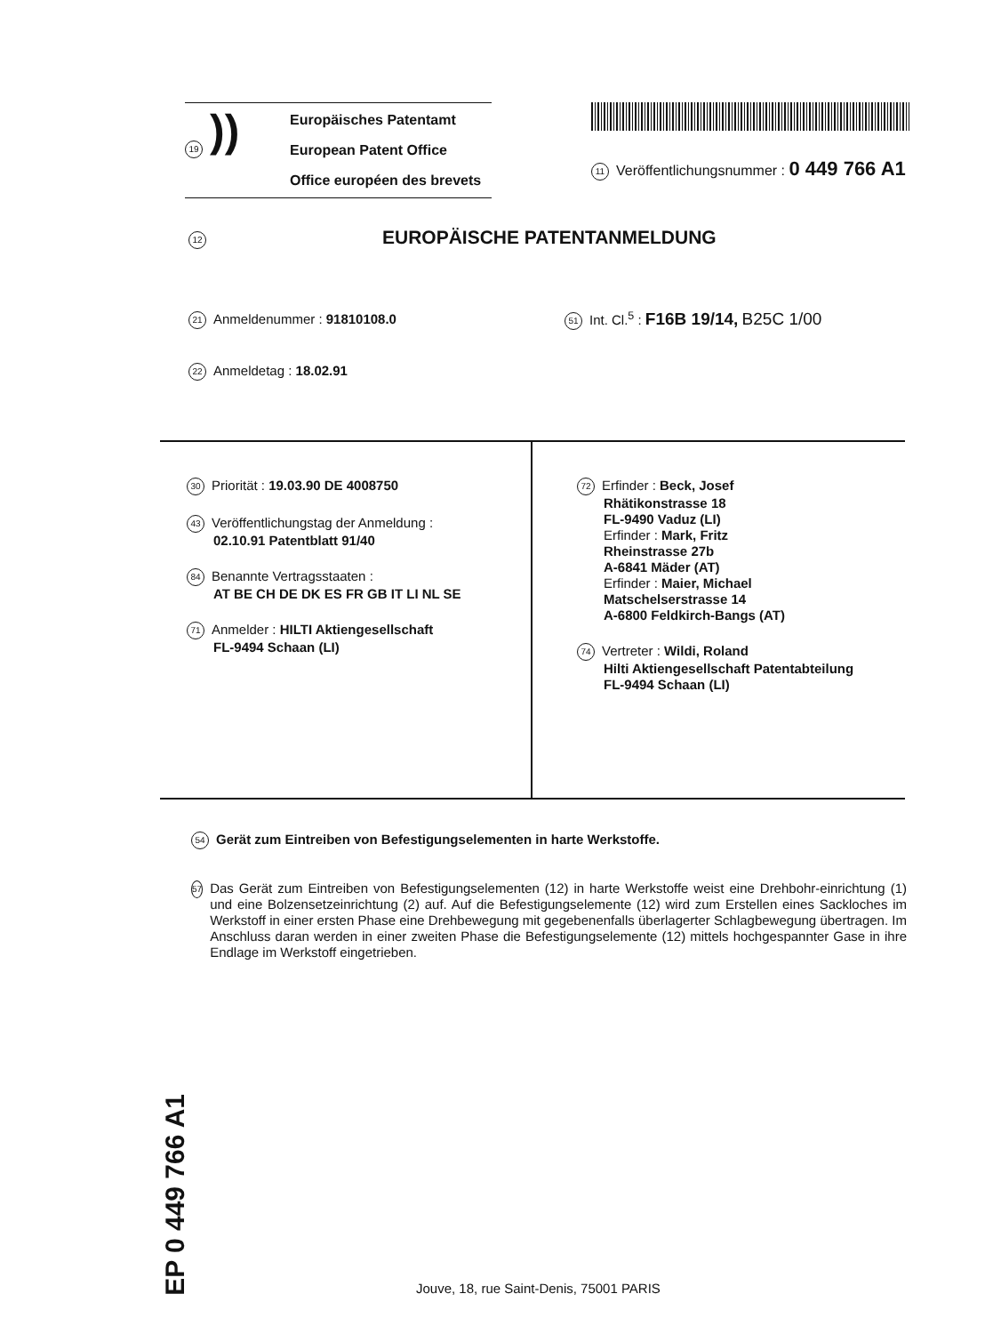19))
Europäisches Patentamt
European Patent Office
Office européen des brevets
11 Veröffentlichungsnummer : 0 449 766 A1
12 EUROPÄISCHE PATENTANMELDUNG
21 Anmeldenummer : 91810108.0
51 Int. Cl.<sup>5</sup> : F16B 19/14, B25C 1/00
22 Anmeldetag : 18.02.91
30 Priorität : 19.03.90 DE 4008750
43 Veröffentlichungstag der Anmeldung :
02.10.91 Patentblatt 91/40
84 Benannte Vertragsstaaten :
AT BE CH DE DK ES FR GB IT LI NL SE
71 Anmelder : HILTI Aktiengesellschaft
FL-9494 Schaan (LI)
72 Erfinder : Beck, Josef
Rhätikonstrasse 18
FL-9490 Vaduz (LI)
Erfinder : Mark, Fritz
Rheinstrasse 27b
A-6841 Mäder (AT)
Erfinder : Maier, Michael
Matschelserstrasse 14
A-6800 Feldkirch-Bangs (AT)
74 Vertreter : Wildi, Roland
Hilti Aktiengesellschaft Patentabteilung
FL-9494 Schaan (LI)
54 Gerät zum Eintreiben von Befestigungselementen in harte Werkstoffe.
57
Das Gerät zum Eintreiben von Befestigungselementen (12) in harte Werkstoffe weist eine Drehbohr-einrichtung (1) und eine Bolzensetzeinrichtung (2) auf. Auf die Befestigungselemente (12) wird zum Erstellen eines Sackloches im Werkstoff in einer ersten Phase eine Drehbewegung mit gegebenenfalls überlagerter Schlagbewegung übertragen. Im Anschluss daran werden in einer zweiten Phase die Befestigungselemente (12) mittels hochgespannter Gase in ihre Endlage im Werkstoff eingetrieben.
EP 0 449 766 A1
Jouve, 18, rue Saint-Denis, 75001 PARIS